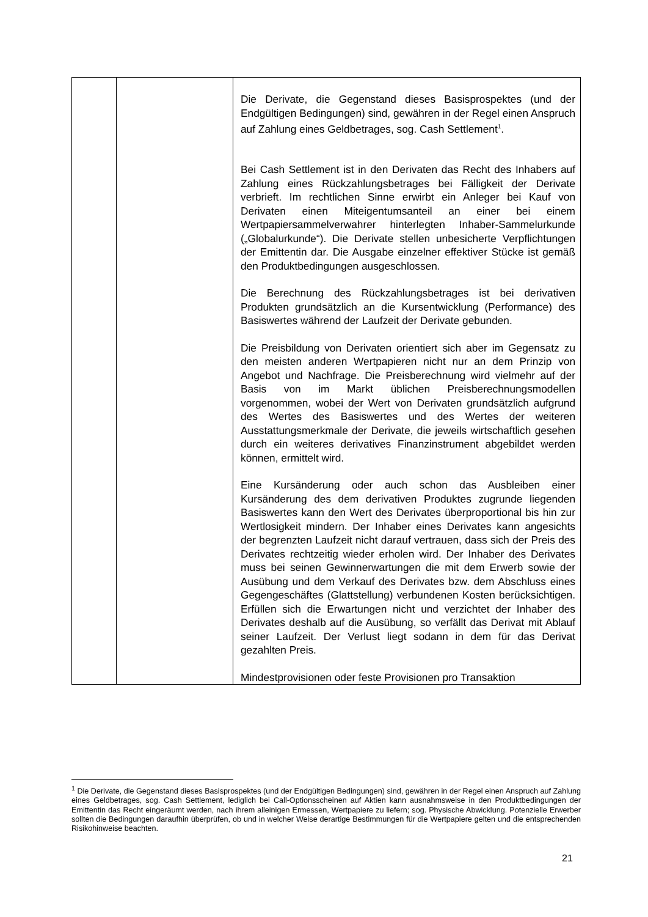| | | Die Derivate, die Gegenstand dieses Basisprospektes (und der Endgültigen Bedingungen) sind, gewähren in der Regel einen Anspruch auf Zahlung eines Geldbetrages, sog. Cash Settlement<sup>1</sup>. Bei Cash Settlement ist in den Derivaten das Recht des Inhabers auf Zahlung eines Rückzahlungsbetrages bei Fälligkeit der Derivate verbrieft. Im rechtlichen Sinne erwirbt ein Anleger bei Kauf von Derivaten einen Miteigentumsanteil an einer bei einem Wertpapiersammelverwahrer hinterlegten Inhaber-Sammelurkunde („Globalurkunde“). Die Derivate stellen unbesicherte Verpflichtungen der Emittentin dar. Die Ausgabe einzelner effektiver Stücke ist gemäß den Produktbedingungen ausgeschlossen. Die Berechnung des Rückzahlungsbetrages ist bei derivativen Produkten grundsätzlich an die Kursentwicklung (Performance) des Basiswertes während der Laufzeit der Derivate gebunden. Die Preisbildung von Derivaten orientiert sich aber im Gegensatz zu den meisten anderen Wertpapieren nicht nur an dem Prinzip von Angebot und Nachfrage. Die Preisberechnung wird vielmehr auf der Basis von im Markt üblichen Preisberechnungsmodellen vorgenommen, wobei der Wert von Derivaten grundsätzlich aufgrund des Wertes des Basiswertes und des Wertes der weiteren Ausstattungsmerkmale der Derivate, die jeweils wirtschaftlich gesehen durch ein weiteres derivatives Finanzinstrument abgebildet werden können, ermittelt wird. Eine Kursänderung oder auch schon das Ausbleiben einer Kursänderung des dem derivativen Produktes zugrunde liegenden Basiswertes kann den Wert des Derivates überproportional bis hin zur Wertlosigkeit mindern. Der Inhaber eines Derivates kann angesichts der begrenzten Laufzeit nicht darauf vertrauen, dass sich der Preis des Derivates rechtzeitig wieder erholen wird. Der Inhaber des Derivates muss bei seinen Gewinnerwartungen die mit dem Erwerb sowie der Ausübung und dem Verkauf des Derivates bzw. dem Abschluss eines Gegengeschäftes (Glattstellung) verbundenen Kosten berücksichtigen. Erfüllen sich die Erwartungen nicht und verzichtet der Inhaber des Derivates deshalb auf die Ausübung, so verfällt das Derivat mit Ablauf seiner Laufzeit. Der Verlust liegt sodann in dem für das Derivat gezahlten Preis. Mindestprovisionen oder feste Provisionen pro Transaktion |
<sup>1</sup> Die Derivate, die Gegenstand dieses Basisprospektes (und der Endgültigen Bedingungen) sind, gewähren in der Regel einen Anspruch auf Zahlung eines Geldbetrages, sog. Cash Settlement, lediglich bei Call-Optionsscheinen auf Aktien kann ausnahmsweise in den Produktbedingungen der Emittentin das Recht eingeräumt werden, nach ihrem alleinigen Ermessen, Wertpapiere zu liefern; sog. Physische Abwicklung. Potenzielle Erwerber sollten die Bedingungen daraufhin überprüfen, ob und in welcher Weise derartige Bestimmungen für die Wertpapiere gelten und die entsprechenden Risikohinweise beachten.
21